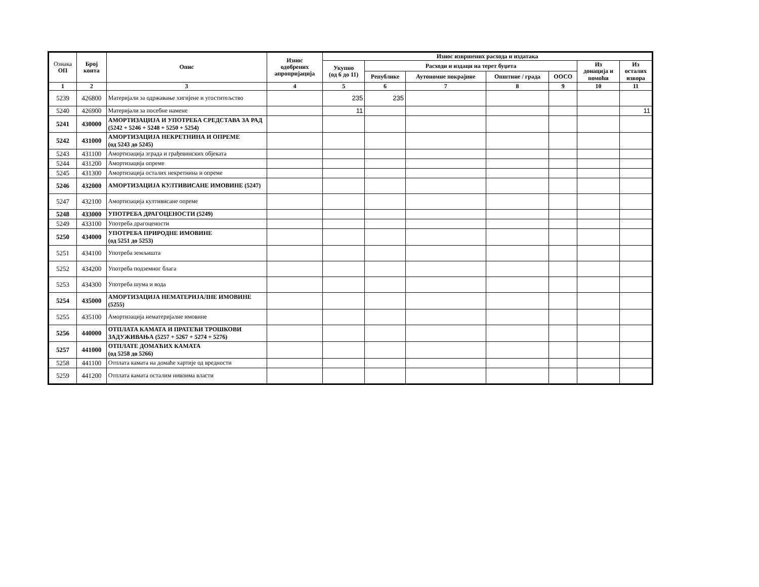| Ознака ОП | Број конта | Опис | Износ одобрених апропријација | Износ извршених расхода и издатака | | | | | | |
| --- | --- | --- | --- | --- | --- | --- | --- | --- | --- | --- |
| | | | | Укупно (од 6 до 11) | Расходи и издаци на терет буџета | | | | Из донација и помоћи | Из осталих извора |
| | | | | | Републике | Аутономне покрајине | Општине / града | ООСО | | |
| 1 | 2 | 3 | 4 | 5 | 6 | 7 | 8 | 9 | 10 | 11 |
| 5239 | 426800 | Материјали за одржавање хигијене и угоститељство | | 235 | 235 | | | | | |
| 5240 | 426900 | Материјали за посебне намене | | 11 | | | | | | 11 |
| 5241 | 430000 | АМОРТИЗАЦИЈА И УПОТРЕБА СРЕДСТАВА ЗА РАД (5242 + 5246 + 5248 + 5250 + 5254) | | | | | | | | |
| 5242 | 431000 | АМОРТИЗАЦИЈА НЕКРЕТНИНА И ОПРЕМЕ (од 5243 до 5245) | | | | | | | | |
| 5243 | 431100 | Амортизација зграда и грађевинских објеката | | | | | | | | |
| 5244 | 431200 | Амортизација опреме | | | | | | | | |
| 5245 | 431300 | Амортизација осталих некретнина и опреме | | | | | | | | |
| 5246 | 432000 | АМОРТИЗАЦИЈА КУЛТИВИСАНЕ ИМОВИНЕ (5247) | | | | | | | | |
| 5247 | 432100 | Амортизација култивисане опреме | | | | | | | | |
| 5248 | 433000 | УПОТРЕБА ДРАГОЦЕНОСТИ (5249) | | | | | | | | |
| 5249 | 433100 | Употреба драгоцености | | | | | | | | |
| 5250 | 434000 | УПОТРЕБА ПРИРОДНЕ ИМОВИНЕ (од 5251 до 5253) | | | | | | | | |
| 5251 | 434100 | Употреба земљишта | | | | | | | | |
| 5252 | 434200 | Употреба подземног блага | | | | | | | | |
| 5253 | 434300 | Употреба шума и вода | | | | | | | | |
| 5254 | 435000 | АМОРТИЗАЦИЈА НЕМАТЕРИЈАЛНЕ ИМОВИНЕ (5255) | | | | | | | | |
| 5255 | 435100 | Амортизација нематеријалне имовине | | | | | | | | |
| 5256 | 440000 | ОТПЛАТА КАМАТА И ПРАТЕЋИ ТРОШКОВИ ЗАДУЖИВАЊА (5257 + 5267 + 5274 + 5276) | | | | | | | | |
| 5257 | 441000 | ОТПЛАТЕ ДОМАЋИХ КАМАТА (од 5258 до 5266) | | | | | | | | |
| 5258 | 441100 | Отплата камата на домаће хартије од вредности | | | | | | | | |
| 5259 | 441200 | Отплата камата осталим нивоима власти | | | | | | | | |